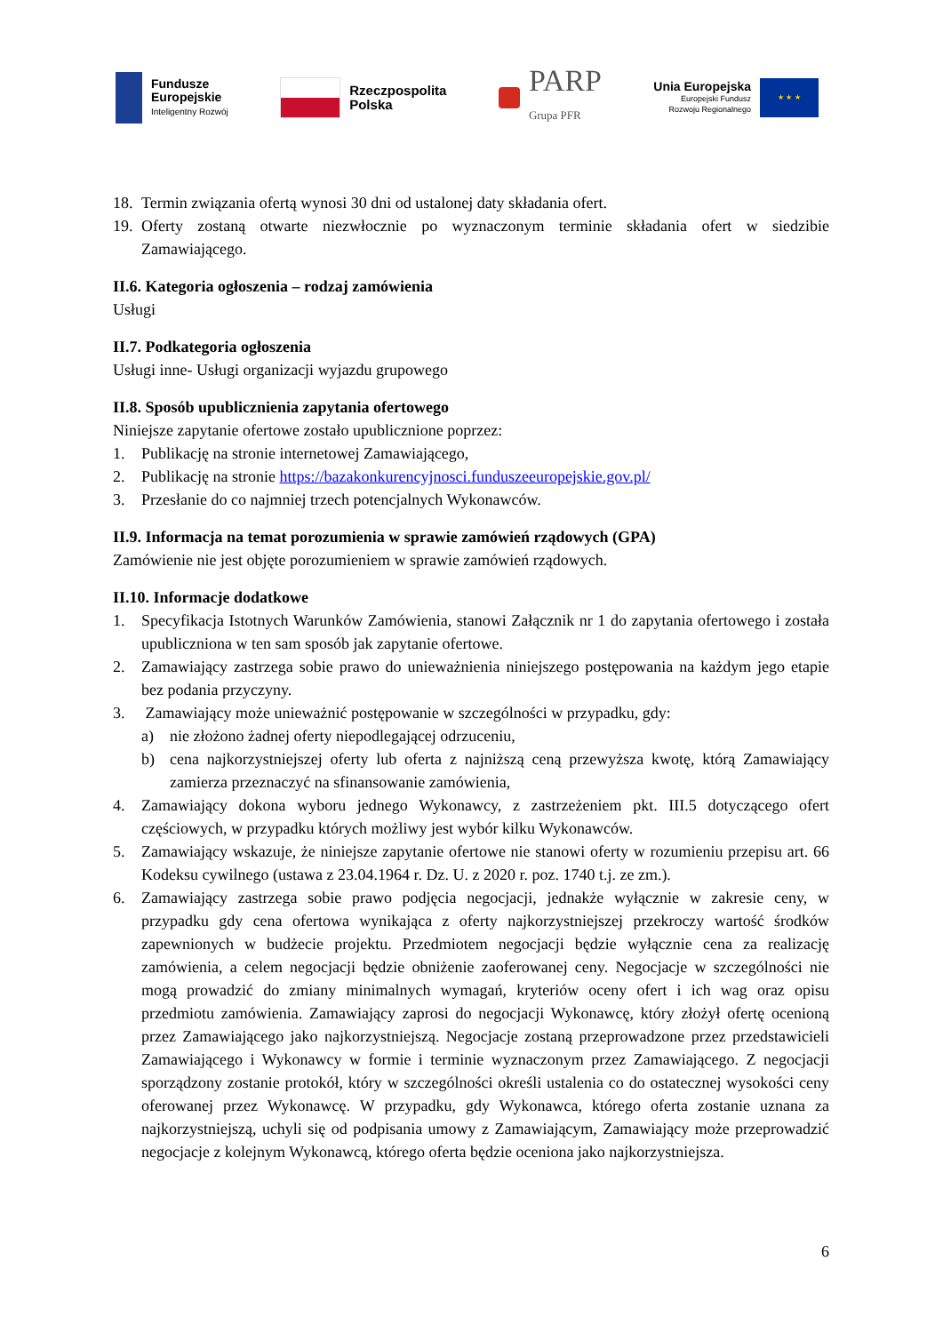Fundusze
Europejskie
Inteligentny Rozwój
Rzeczpospolita
Polska
PARP
Grupa PFR
Unia Europejska
Europejski Fundusz
Rozwoju Regionalnego
★ ★ ★
18. Termin związania ofertą wynosi 30 dni od ustalonej daty składania ofert.
19. Oferty zostaną otwarte niezwłocznie po wyznaczonym terminie składania ofert w siedzibie Zamawiającego.
II.6. Kategoria ogłoszenia – rodzaj zamówienia
Usługi
II.7. Podkategoria ogłoszenia
Usługi inne- Usługi organizacji wyjazdu grupowego
II.8. Sposób upublicznienia zapytania ofertowego
Niniejsze zapytanie ofertowe zostało upublicznione poprzez:
1. Publikację na stronie internetowej Zamawiającego,
2. Publikację na stronie https://bazakonkurencyjnosci.funduszeeuropejskie.gov.pl/
3. Przesłanie do co najmniej trzech potencjalnych Wykonawców.
II.9. Informacja na temat porozumienia w sprawie zamówień rządowych (GPA)
Zamówienie nie jest objęte porozumieniem w sprawie zamówień rządowych.
II.10. Informacje dodatkowe
1. Specyfikacja Istotnych Warunków Zamówienia, stanowi Załącznik nr 1 do zapytania ofertowego i została upubliczniona w ten sam sposób jak zapytanie ofertowe.
2. Zamawiający zastrzega sobie prawo do unieważnienia niniejszego postępowania na każdym jego etapie bez podania przyczyny.
3. Zamawiający może unieważnić postępowanie w szczególności w przypadku, gdy:
a) nie złożono żadnej oferty niepodlegającej odrzuceniu,
b) cena najkorzystniejszej oferty lub oferta z najniższą ceną przewyższa kwotę, którą Zamawiający zamierza przeznaczyć na sfinansowanie zamówienia,
4. Zamawiający dokona wyboru jednego Wykonawcy, z zastrzeżeniem pkt. III.5 dotyczącego ofert częściowych, w przypadku których możliwy jest wybór kilku Wykonawców.
5. Zamawiający wskazuje, że niniejsze zapytanie ofertowe nie stanowi oferty w rozumieniu przepisu art. 66 Kodeksu cywilnego (ustawa z 23.04.1964 r. Dz. U. z 2020 r. poz. 1740 t.j. ze zm.).
6. Zamawiający zastrzega sobie prawo podjęcia negocjacji, jednakże wyłącznie w zakresie ceny, w przypadku gdy cena ofertowa wynikająca z oferty najkorzystniejszej przekroczy wartość środków zapewnionych w budżecie projektu. Przedmiotem negocjacji będzie wyłącznie cena za realizację zamówienia, a celem negocjacji będzie obniżenie zaoferowanej ceny. Negocjacje w szczególności nie mogą prowadzić do zmiany minimalnych wymagań, kryteriów oceny ofert i ich wag oraz opisu przedmiotu zamówienia. Zamawiający zaprosi do negocjacji Wykonawcę, który złożył ofertę ocenioną przez Zamawiającego jako najkorzystniejszą. Negocjacje zostaną przeprowadzone przez przedstawicieli Zamawiającego i Wykonawcy w formie i terminie wyznaczonym przez Zamawiającego. Z negocjacji sporządzony zostanie protokół, który w szczególności określi ustalenia co do ostatecznej wysokości ceny oferowanej przez Wykonawcę. W przypadku, gdy Wykonawca, którego oferta zostanie uznana za najkorzystniejszą, uchyli się od podpisania umowy z Zamawiającym, Zamawiający może przeprowadzić negocjacje z kolejnym Wykonawcą, którego oferta będzie oceniona jako najkorzystniejsza.
6